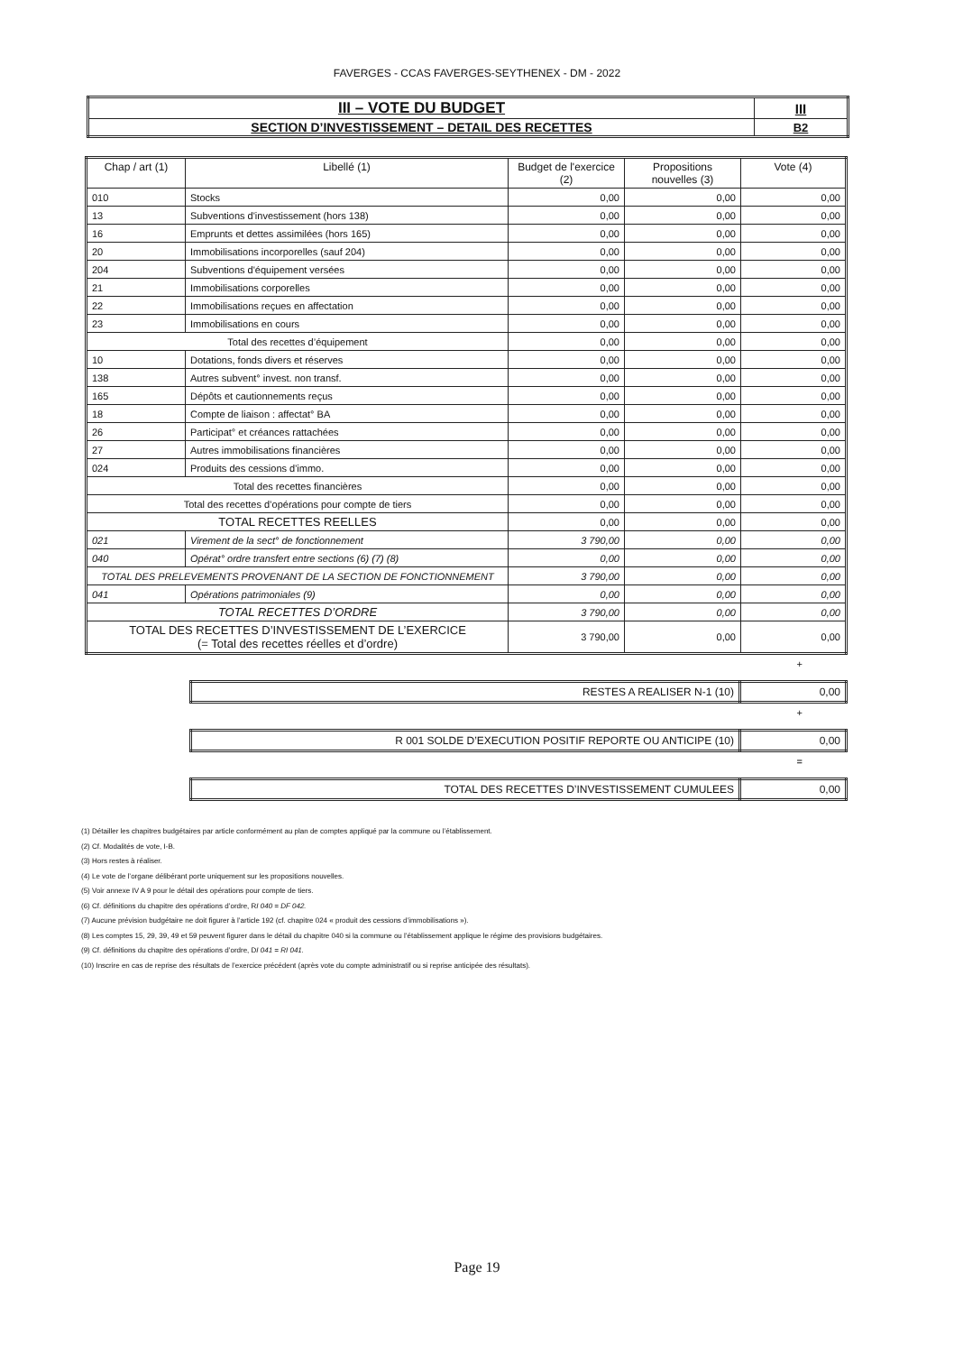FAVERGES - CCAS FAVERGES-SEYTHENEX - DM - 2022
| III – VOTE DU BUDGET | III |
| SECTION D’INVESTISSEMENT – DETAIL DES RECETTES | B2 |
| Chap / art (1) | Libellé (1) | Budget de l'exercice (2) | Propositions nouvelles (3) | Vote (4) |
| --- | --- | --- | --- | --- |
| 010 | Stocks | 0,00 | 0,00 | 0,00 |
| 13 | Subventions d'investissement (hors 138) | 0,00 | 0,00 | 0,00 |
| 16 | Emprunts et dettes assimilées (hors 165) | 0,00 | 0,00 | 0,00 |
| 20 | Immobilisations incorporelles (sauf 204) | 0,00 | 0,00 | 0,00 |
| 204 | Subventions d'équipement versées | 0,00 | 0,00 | 0,00 |
| 21 | Immobilisations corporelles | 0,00 | 0,00 | 0,00 |
| 22 | Immobilisations reçues en affectation | 0,00 | 0,00 | 0,00 |
| 23 | Immobilisations en cours | 0,00 | 0,00 | 0,00 |
| Total des recettes d’équipement | | 0,00 | 0,00 | 0,00 |
| 10 | Dotations, fonds divers et réserves | 0,00 | 0,00 | 0,00 |
| 138 | Autres subvent° invest. non transf. | 0,00 | 0,00 | 0,00 |
| 165 | Dépôts et cautionnements reçus | 0,00 | 0,00 | 0,00 |
| 18 | Compte de liaison : affectat° BA | 0,00 | 0,00 | 0,00 |
| 26 | Participat° et créances rattachées | 0,00 | 0,00 | 0,00 |
| 27 | Autres immobilisations financières | 0,00 | 0,00 | 0,00 |
| 024 | Produits des cessions d'immo. | 0,00 | 0,00 | 0,00 |
| Total des recettes financières | | 0,00 | 0,00 | 0,00 |
| Total des recettes d’opérations pour compte de tiers | | 0,00 | 0,00 | 0,00 |
| TOTAL RECETTES REELLES | | 0,00 | 0,00 | 0,00 |
| 021 | Virement de la sect° de fonctionnement | 3 790,00 | 0,00 | 0,00 |
| 040 | Opérat° ordre transfert entre sections (6) (7) (8) | 0,00 | 0,00 | 0,00 |
| TOTAL DES PRELEVEMENTS PROVENANT DE LA SECTION DE FONCTIONNEMENT | | 3 790,00 | 0,00 | 0,00 |
| 041 | Opérations patrimoniales (9) | 0,00 | 0,00 | 0,00 |
| TOTAL RECETTES D’ORDRE | | 3 790,00 | 0,00 | 0,00 |
| TOTAL DES RECETTES D’INVESTISSEMENT DE L’EXERCICE (= Total des recettes réelles et d’ordre) | | 3 790,00 | 0,00 | 0,00 |
+
| RESTES A REALISER N-1 (10) | 0,00 |
+
| R 001 SOLDE D’EXECUTION POSITIF REPORTE OU ANTICIPE (10) | 0,00 |
=
| TOTAL DES RECETTES D’INVESTISSEMENT CUMULEES | 0,00 |
(1) Détailler les chapitres budgétaires par article conformément au plan de comptes appliqué par la commune ou l’établissement.
(2) Cf. Modalités de vote, I-B.
(3) Hors restes à réaliser.
(4) Le vote de l’organe délibérant porte uniquement sur les propositions nouvelles.
(5) Voir annexe IV A 9 pour le détail des opérations pour compte de tiers.
(6) Cf. définitions du chapitre des opérations d’ordre, RI 040 = DF 042.
(7) Aucune prévision budgétaire ne doit figurer à l’article 192 (cf. chapitre 024 « produit des cessions d’immobilisations »).
(8) Les comptes 15, 29, 39, 49 et 59 peuvent figurer dans le détail du chapitre 040 si la commune ou l’établissement applique le régime des provisions budgétaires.
(9) Cf. définitions du chapitre des opérations d’ordre, DI 041 = RI 041.
(10) Inscrire en cas de reprise des résultats de l’exercice précédent (après vote du compte administratif ou si reprise anticipée des résultats).
Page 19